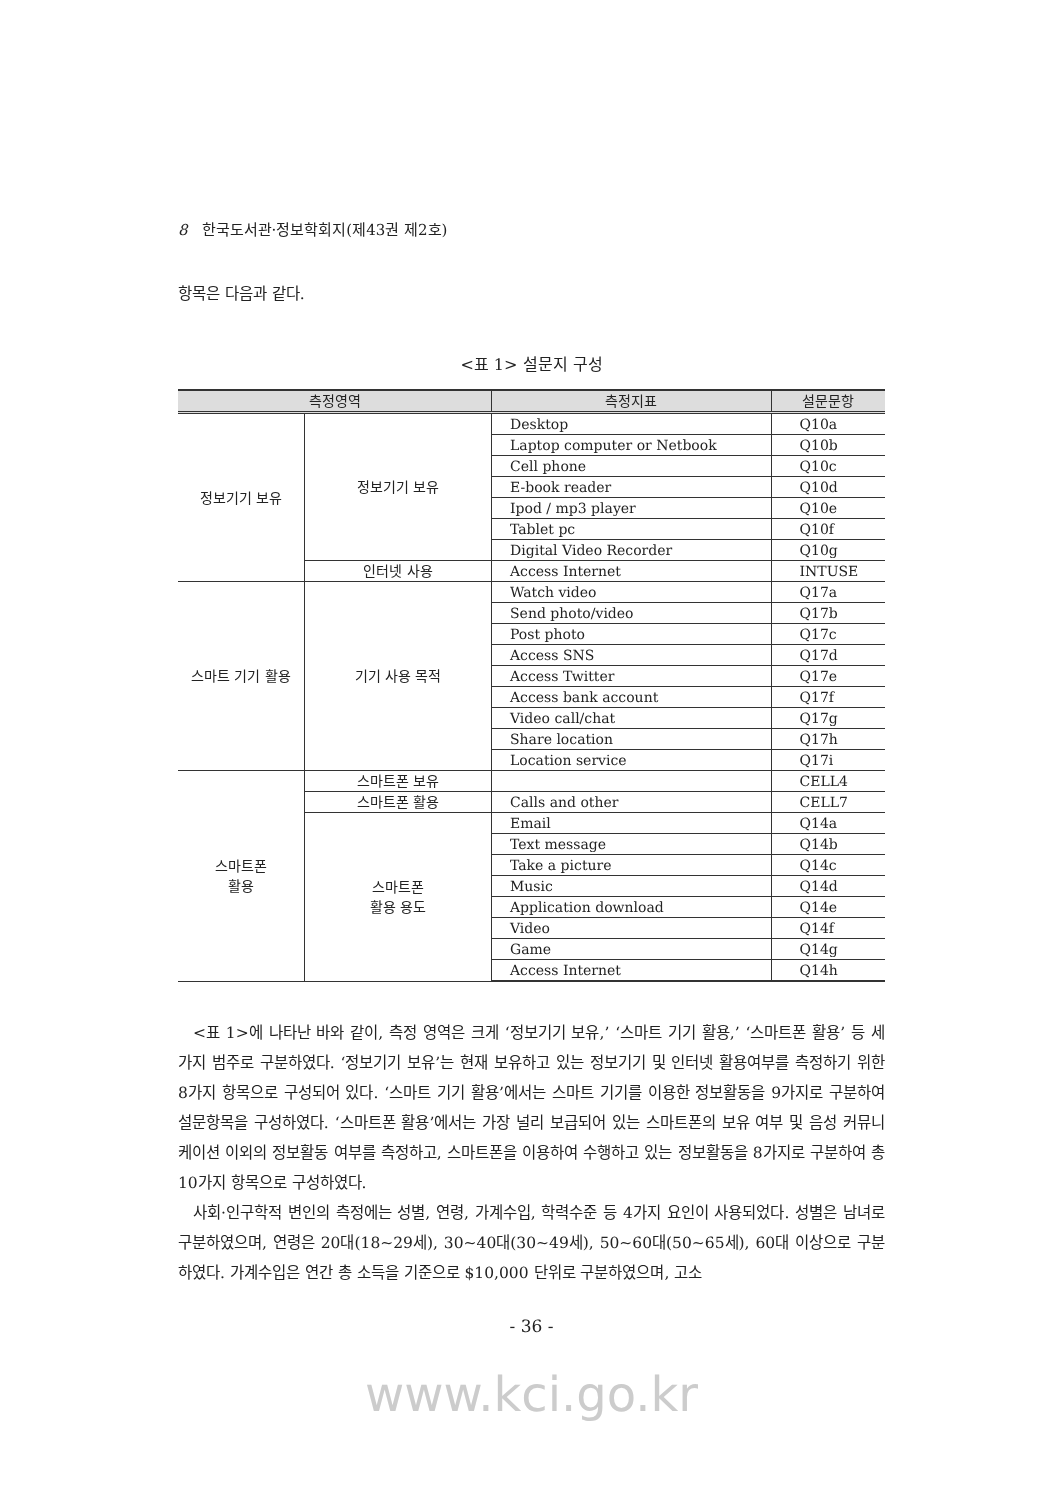8 한국도서관·정보학회지(제43권 제2호)
항목은 다음과 같다.
<표 1> 설문지 구성
| 측정영역 | | 측정지표 | 설문문항 |
| --- | --- | --- | --- |
| 정보기기 보유 | 정보기기 보유 | Desktop | Q10a |
| | | Laptop computer or Netbook | Q10b |
| | | Cell phone | Q10c |
| | | E-book reader | Q10d |
| | | Ipod / mp3 player | Q10e |
| | | Tablet pc | Q10f |
| | | Digital Video Recorder | Q10g |
| | 인터넷 사용 | Access Internet | INTUSE |
| 스마트 기기 활용 | 기기 사용 목적 | Watch video | Q17a |
| | | Send photo/video | Q17b |
| | | Post photo | Q17c |
| | | Access SNS | Q17d |
| | | Access Twitter | Q17e |
| | | Access bank account | Q17f |
| | | Video call/chat | Q17g |
| | | Share location | Q17h |
| | | Location service | Q17i |
| 스마트폰 활용 | 스마트폰 보유 | | CELL4 |
| | 스마트폰 활용 | Calls and other | CELL7 |
| | 스마트폰 활용 용도 | Email | Q14a |
| | | Text message | Q14b |
| | | Take a picture | Q14c |
| | | Music | Q14d |
| | | Application download | Q14e |
| | | Video | Q14f |
| | | Game | Q14g |
| | | Access Internet | Q14h |
<표 1>에 나타난 바와 같이, 측정 영역은 크게 ‘정보기기 보유,’ ‘스마트 기기 활용,’ ‘스마트폰 활용’ 등 세 가지 범주로 구분하였다. ‘정보기기 보유’는 현재 보유하고 있는 정보기기 및 인터넷 활용여부를 측정하기 위한 8가지 항목으로 구성되어 있다. ‘스마트 기기 활용’에서는 스마트 기기를 이용한 정보활동을 9가지로 구분하여 설문항목을 구성하였다. ‘스마트폰 활용’에서는 가장 널리 보급되어 있는 스마트폰의 보유 여부 및 음성 커뮤니케이션 이외의 정보활동 여부를 측정하고, 스마트폰을 이용하여 수행하고 있는 정보활동을 8가지로 구분하여 총 10가지 항목으로 구성하였다.
사회·인구학적 변인의 측정에는 성별, 연령, 가계수입, 학력수준 등 4가지 요인이 사용되었다. 성별은 남녀로 구분하였으며, 연령은 20대(18∼29세), 30∼40대(30∼49세), 50∼60대(50∼65세), 60대 이상으로 구분하였다. 가계수입은 연간 총 소득을 기준으로 $10,000 단위로 구분하였으며, 고소
- 36 -
www.kci.go.kr